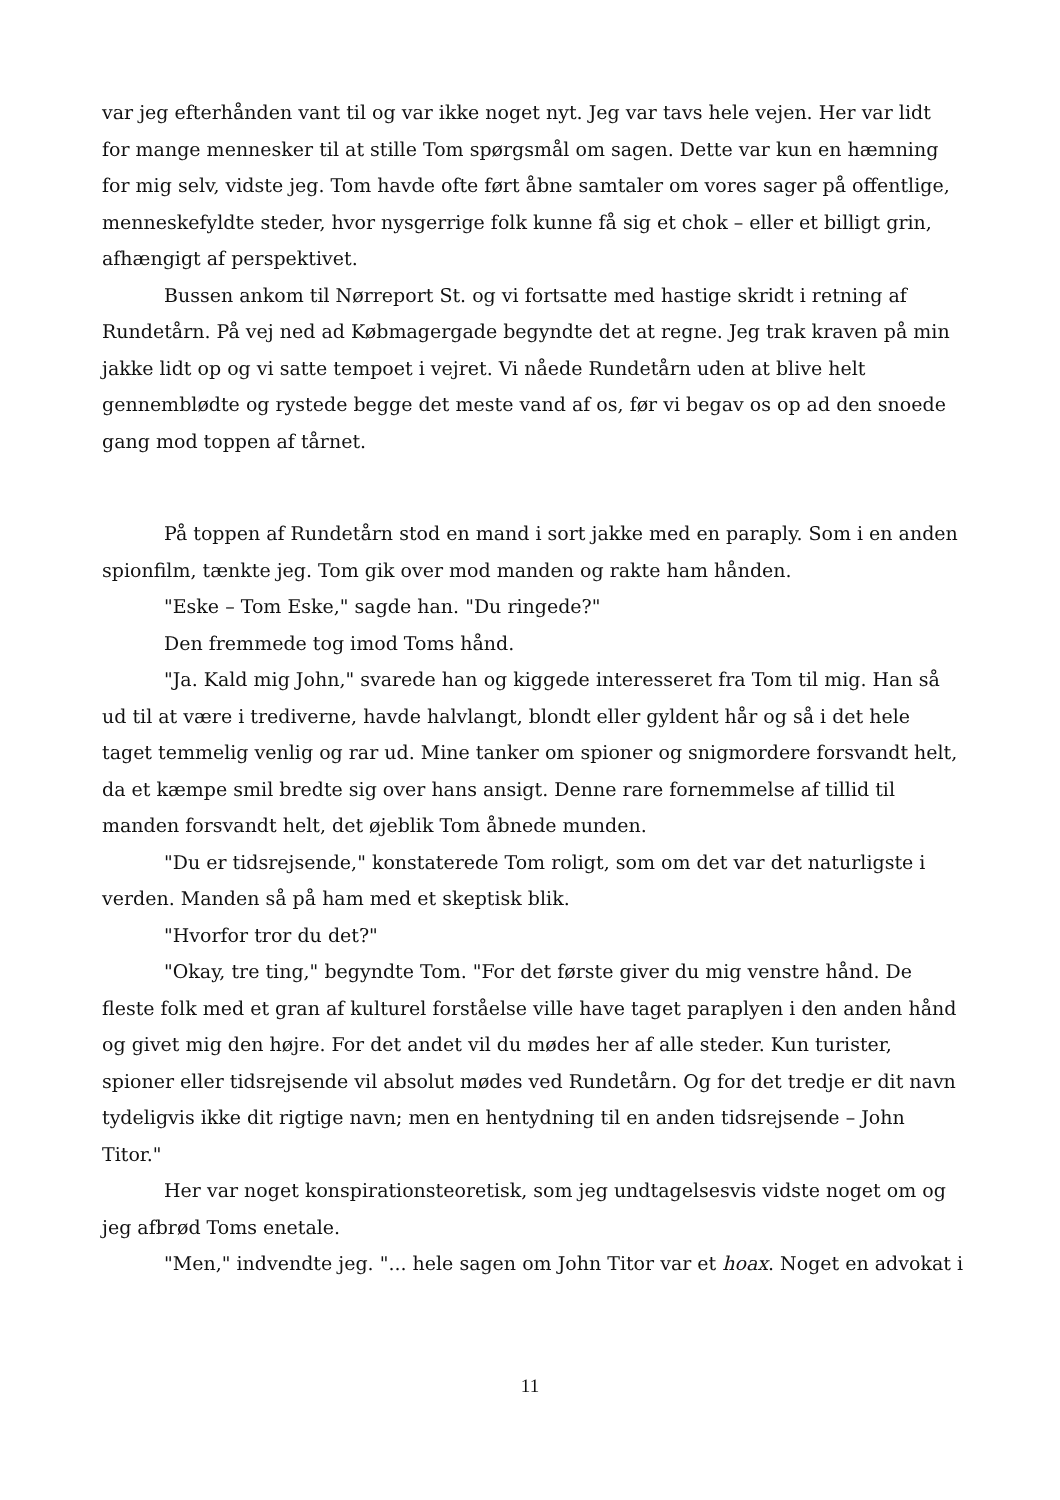var jeg efterhånden vant til og var ikke noget nyt. Jeg var tavs hele vejen. Her var lidt for mange mennesker til at stille Tom spørgsmål om sagen. Dette var kun en hæmning for mig selv, vidste jeg. Tom havde ofte ført åbne samtaler om vores sager på offentlige, menneskefyldte steder, hvor nysgerrige folk kunne få sig et chok – eller et billigt grin, afhængigt af perspektivet.
Bussen ankom til Nørreport St. og vi fortsatte med hastige skridt i retning af Rundetårn. På vej ned ad Købmagergade begyndte det at regne. Jeg trak kraven på min jakke lidt op og vi satte tempoet i vejret. Vi nåede Rundetårn uden at blive helt gennemblødte og rystede begge det meste vand af os, før vi begav os op ad den snoede gang mod toppen af tårnet.
På toppen af Rundetårn stod en mand i sort jakke med en paraply. Som i en anden spionfilm, tænkte jeg. Tom gik over mod manden og rakte ham hånden.
"Eske – Tom Eske," sagde han. "Du ringede?"
Den fremmede tog imod Toms hånd.
"Ja. Kald mig John," svarede han og kiggede interesseret fra Tom til mig. Han så ud til at være i trediverne, havde halvlangt, blondt eller gyldent hår og så i det hele taget temmelig venlig og rar ud. Mine tanker om spioner og snigmordere forsvandt helt, da et kæmpe smil bredte sig over hans ansigt. Denne rare fornemmelse af tillid til manden forsvandt helt, det øjeblik Tom åbnede munden.
"Du er tidsrejsende," konstaterede Tom roligt, som om det var det naturligste i verden. Manden så på ham med et skeptisk blik.
"Hvorfor tror du det?"
"Okay, tre ting," begyndte Tom. "For det første giver du mig venstre hånd. De fleste folk med et gran af kulturel forståelse ville have taget paraplyen i den anden hånd og givet mig den højre. For det andet vil du mødes her af alle steder. Kun turister, spioner eller tidsrejsende vil absolut mødes ved Rundetårn. Og for det tredje er dit navn tydeligvis ikke dit rigtige navn; men en hentydning til en anden tidsrejsende – John Titor."
Her var noget konspirationsteoretisk, som jeg undtagelsesvis vidste noget om og jeg afbrød Toms enetale.
"Men," indvendte jeg. "... hele sagen om John Titor var et hoax. Noget en advokat i
11